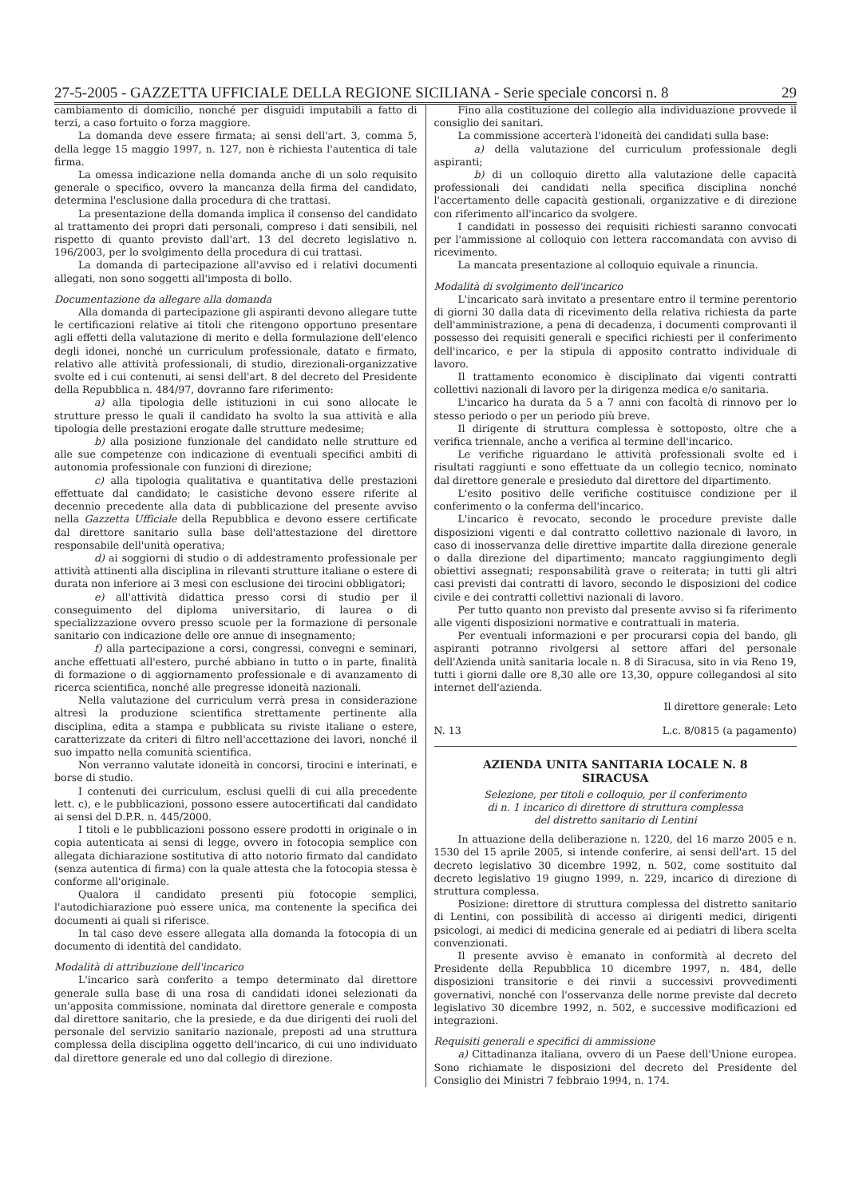27-5-2005 - GAZZETTA UFFICIALE DELLA REGIONE SICILIANA - Serie speciale concorsi n. 8 29
cambiamento di domicilio, nonché per disguidi imputabili a fatto di terzi, a caso fortuito o forza maggiore.
La domanda deve essere firmata; ai sensi dell'art. 3, comma 5, della legge 15 maggio 1997, n. 127, non è richiesta l'autentica di tale firma.
La omessa indicazione nella domanda anche di un solo requisito generale o specifico, ovvero la mancanza della firma del candidato, determina l'esclusione dalla procedura di che trattasi.
La presentazione della domanda implica il consenso del candidato al trattamento dei propri dati personali, compreso i dati sensibili, nel rispetto di quanto previsto dall'art. 13 del decreto legislativo n. 196/2003, per lo svolgimento della procedura di cui trattasi.
La domanda di partecipazione all'avviso ed i relativi documenti allegati, non sono soggetti all'imposta di bollo.
Documentazione da allegare alla domanda
Alla domanda di partecipazione gli aspiranti devono allegare tutte le certificazioni relative ai titoli che ritengono opportuno presentare agli effetti della valutazione di merito e della formulazione dell'elenco degli idonei, nonché un curriculum professionale, datato e firmato, relativo alle attività professionali, di studio, direzionali-organizzative svolte ed i cui contenuti, ai sensi dell'art. 8 del decreto del Presidente della Repubblica n. 484/97, dovranno fare riferimento:
a) alla tipologia delle istituzioni in cui sono allocate le strutture presso le quali il candidato ha svolto la sua attività e alla tipologia delle prestazioni erogate dalle strutture medesime;
b) alla posizione funzionale del candidato nelle strutture ed alle sue competenze con indicazione di eventuali specifici ambiti di autonomia professionale con funzioni di direzione;
c) alla tipologia qualitativa e quantitativa delle prestazioni effettuate dal candidato; le casistiche devono essere riferite al decennio precedente alla data di pubblicazione del presente avviso nella Gazzetta Ufficiale della Repubblica e devono essere certificate dal direttore sanitario sulla base dell'attestazione del direttore responsabile dell'unità operativa;
d) ai soggiorni di studio o di addestramento professionale per attività attinenti alla disciplina in rilevanti strutture italiane o estere di durata non inferiore ai 3 mesi con esclusione dei tirocini obbligatori;
e) all'attività didattica presso corsi di studio per il conseguimento del diploma universitario, di laurea o di specializzazione ovvero presso scuole per la formazione di personale sanitario con indicazione delle ore annue di insegnamento;
f) alla partecipazione a corsi, congressi, convegni e seminari, anche effettuati all'estero, purché abbiano in tutto o in parte, finalità di formazione o di aggiornamento professionale e di avanzamento di ricerca scientifica, nonché alle pregresse idoneità nazionali.
Nella valutazione del curriculum verrà presa in considerazione altresì la produzione scientifica strettamente pertinente alla disciplina, edita a stampa e pubblicata su riviste italiane o estere, caratterizzate da criteri di filtro nell'accettazione dei lavori, nonché il suo impatto nella comunità scientifica.
Non verranno valutate idoneità in concorsi, tirocini e interinati, e borse di studio.
I contenuti dei curriculum, esclusi quelli di cui alla precedente lett. c), e le pubblicazioni, possono essere autocertificati dal candidato ai sensi del D.P.R. n. 445/2000.
I titoli e le pubblicazioni possono essere prodotti in originale o in copia autenticata ai sensi di legge, ovvero in fotocopia semplice con allegata dichiarazione sostitutiva di atto notorio firmato dal candidato (senza autentica di firma) con la quale attesta che la fotocopia stessa è conforme all'originale.
Qualora il candidato presenti più fotocopie semplici, l'autodichiarazione può essere unica, ma contenente la specifica dei documenti ai quali si riferisce.
In tal caso deve essere allegata alla domanda la fotocopia di un documento di identità del candidato.
Modalità di attribuzione dell'incarico
L'incarico sarà conferito a tempo determinato dal direttore generale sulla base di una rosa di candidati idonei selezionati da un'apposita commissione, nominata dal direttore generale e composta dal direttore sanitario, che la presiede, e da due dirigenti dei ruoli del personale del servizio sanitario nazionale, preposti ad una struttura complessa della disciplina oggetto dell'incarico, di cui uno individuato dal direttore generale ed uno dal collegio di direzione.
Fino alla costituzione del collegio alla individuazione provvede il consiglio dei sanitari.
La commissione accerterà l'idoneità dei candidati sulla base:
a) della valutazione del curriculum professionale degli aspiranti;
b) di un colloquio diretto alla valutazione delle capacità professionali dei candidati nella specifica disciplina nonché l'accertamento delle capacità gestionali, organizzative e di direzione con riferimento all'incarico da svolgere.
I candidati in possesso dei requisiti richiesti saranno convocati per l'ammissione al colloquio con lettera raccomandata con avviso di ricevimento.
La mancata presentazione al colloquio equivale a rinuncia.
Modalità di svolgimento dell'incarico
L'incaricato sarà invitato a presentare entro il termine perentorio di giorni 30 dalla data di ricevimento della relativa richiesta da parte dell'amministrazione, a pena di decadenza, i documenti comprovanti il possesso dei requisiti generali e specifici richiesti per il conferimento dell'incarico, e per la stipula di apposito contratto individuale di lavoro.
Il trattamento economico è disciplinato dai vigenti contratti collettivi nazionali di lavoro per la dirigenza medica e/o sanitaria.
L'incarico ha durata da 5 a 7 anni con facoltà di rinnovo per lo stesso periodo o per un periodo più breve.
Il dirigente di struttura complessa è sottoposto, oltre che a verifica triennale, anche a verifica al termine dell'incarico.
Le verifiche riguardano le attività professionali svolte ed i risultati raggiunti e sono effettuate da un collegio tecnico, nominato dal direttore generale e presieduto dal direttore del dipartimento.
L'esito positivo delle verifiche costituisce condizione per il conferimento o la conferma dell'incarico.
L'incarico è revocato, secondo le procedure previste dalle disposizioni vigenti e dal contratto collettivo nazionale di lavoro, in caso di inosservanza delle direttive impartite dalla direzione generale o dalla direzione del dipartimento; mancato raggiungimento degli obiettivi assegnati; responsabilità grave o reiterata; in tutti gli altri casi previsti dai contratti di lavoro, secondo le disposizioni del codice civile e dei contratti collettivi nazionali di lavoro.
Per tutto quanto non previsto dal presente avviso si fa riferimento alle vigenti disposizioni normative e contrattuali in materia.
Per eventuali informazioni e per procurarsi copia del bando, gli aspiranti potranno rivolgersi al settore affari del personale dell'Azienda unità sanitaria locale n. 8 di Siracusa, sito in via Reno 19, tutti i giorni dalle ore 8,30 alle ore 13,30, oppure collegandosi al sito internet dell'azienda.
Il direttore generale: Leto
N. 13 L.c. 8/0815 (a pagamento)
AZIENDA UNITA SANITARIA LOCALE N. 8
SIRACUSA
Selezione, per titoli e colloquio, per il conferimento
di n. 1 incarico di direttore di struttura complessa
del distretto sanitario di Lentini
In attuazione della deliberazione n. 1220, del 16 marzo 2005 e n. 1530 del 15 aprile 2005, si intende conferire, ai sensi dell'art. 15 del decreto legislativo 30 dicembre 1992, n. 502, come sostituito dal decreto legislativo 19 giugno 1999, n. 229, incarico di direzione di struttura complessa.
Posizione: direttore di struttura complessa del distretto sanitario di Lentini, con possibilità di accesso ai dirigenti medici, dirigenti psicologi, ai medici di medicina generale ed ai pediatri di libera scelta convenzionati.
Il presente avviso è emanato in conformità al decreto del Presidente della Repubblica 10 dicembre 1997, n. 484, delle disposizioni transitorie e dei rinvii a successivi provvedimenti governativi, nonché con l'osservanza delle norme previste dal decreto legislativo 30 dicembre 1992, n. 502, e successive modificazioni ed integrazioni.
Requisiti generali e specifici di ammissione
a) Cittadinanza italiana, ovvero di un Paese dell'Unione europea. Sono richiamate le disposizioni del decreto del Presidente del Consiglio dei Ministri 7 febbraio 1994, n. 174.